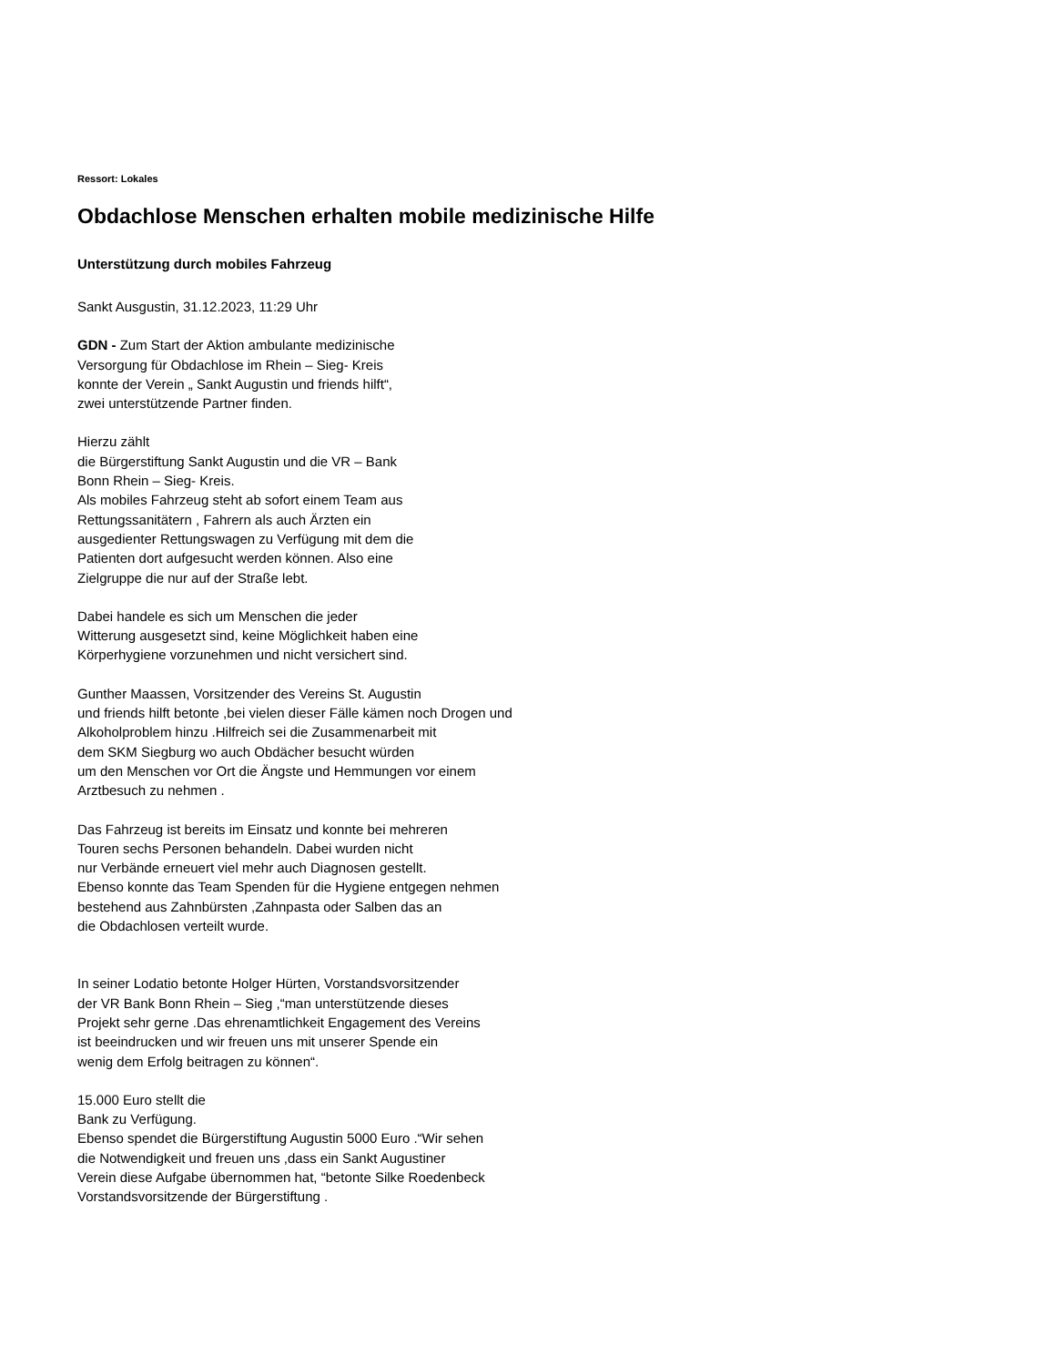Ressort: Lokales
Obdachlose Menschen erhalten mobile medizinische Hilfe
Unterstützung durch mobiles Fahrzeug
Sankt Ausgustin, 31.12.2023, 11:29 Uhr
GDN - Zum Start der Aktion ambulante medizinische
Versorgung für Obdachlose im Rhein – Sieg- Kreis
konnte der Verein „ Sankt Augustin und friends hilft“,
zwei unterstützende Partner finden.
Hierzu zählt
die Bürgerstiftung Sankt Augustin und die VR – Bank
Bonn Rhein – Sieg- Kreis.
Als mobiles Fahrzeug steht ab sofort einem Team aus
Rettungssanitätern , Fahrern als auch Ärzten ein
ausgedienter Rettungswagen zu Verfügung mit dem die
Patienten dort aufgesucht werden können. Also eine
Zielgruppe die nur auf der Straße lebt.
Dabei handele es sich um Menschen die jeder
Witterung ausgesetzt sind, keine Möglichkeit haben eine
Körperhygiene vorzunehmen und nicht versichert sind.
Gunther Maassen, Vorsitzender des Vereins St. Augustin
und friends hilft betonte ,bei vielen dieser Fälle kämen noch Drogen und
Alkoholproblem hinzu .Hilfreich sei die Zusammenarbeit mit
dem SKM Siegburg wo auch Obdächer besucht würden
um den Menschen vor Ort die Ängste und Hemmungen vor einem
Arztbesuch zu nehmen .
Das Fahrzeug ist bereits im Einsatz und konnte bei mehreren
Touren sechs Personen behandeln. Dabei wurden nicht
nur Verbände erneuert viel mehr auch Diagnosen gestellt.
Ebenso konnte das Team Spenden für die Hygiene entgegen nehmen
bestehend aus Zahnbürsten ,Zahnpasta oder Salben das an
die Obdachlosen verteilt wurde.
In seiner Lodatio betonte Holger Hürten, Vorstandsvorsitzender
der VR Bank Bonn Rhein – Sieg ,“man unterstützende dieses
Projekt sehr gerne .Das ehrenamtlichkeit Engagement des Vereins
ist beeindrucken und wir freuen uns mit unserer Spende ein
wenig dem Erfolg beitragen zu können“.
15.000 Euro stellt die
Bank zu Verfügung.
Ebenso spendet die Bürgerstiftung Augustin 5000 Euro .“Wir sehen
die Notwendigkeit und freuen uns ,dass ein Sankt Augustiner
Verein diese Aufgabe übernommen hat, “betonte Silke Roedenbeck
Vorstandsvorsitzende der Bürgerstiftung .